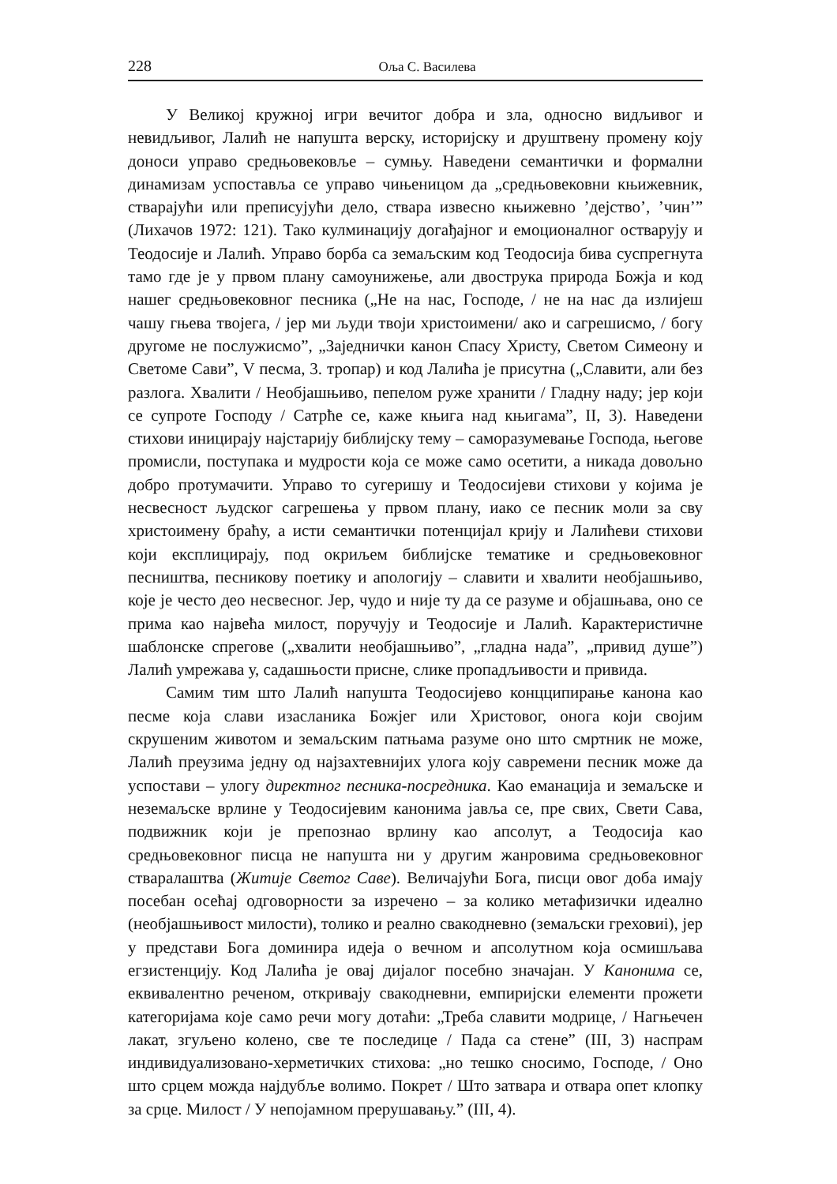228 Оља С. Василева
У Великој кружној игри вечитог добра и зла, односно видљивог и невидљивог, Лалић не напушта верску, историјску и друштвену промену коју доноси управо средњовековље – сумњу. Наведени семантички и формални динамизам успоставља се управо чињеницом да „средњовековни књижевник, стварајући или преписујући дело, ствара извесно књижевно ’дејство’, ’чин’” (Лихачов 1972: 121). Тако кулминацију догађајног и емоционалног остварују и Теодосије и Лалић. Управо борба са земаљским код Теодосија бива суспрегнута тамо где је у првом плану самоунижење, али двострука природа Божја и код нашег средњовековног песника („Не на нас, Господе, / не на нас да излијеш чашу гњева твојега, / јер ми људи твоји христоимени/ ако и сагрешисмо, / богу другоме не послужисмо”, „Заједнички канон Спасу Христу, Светом Симеону и Светоме Сави”, V песма, 3. тропар) и код Лалића је присутна („Славити, али без разлога. Хвалити / Необјашњиво, пепелом руже хранити / Гладну наду; јер који се супроте Господу / Сатрће се, каже књига над књигама”, II, 3). Наведени стихови иницирају најстарију библијску тему – саморазумевање Господа, његове промисли, поступака и мудрости која се може само осетити, а никада довољно добро протумачити. Управо то сугеришу и Теодосијеви стихови у којима је несвесност људског сагрешења у првом плану, иако се песник моли за сву христоимену браћу, а исти семантички потенцијал крију и Лалићеви стихови који експлицирају, под окриљем библијске тематике и средњовековног песништва, песникову поетику и апологију – славити и хвалити необјашњиво, које је често део несвесног. Јер, чудо и није ту да се разуме и објашњава, оно се прима као највећа милост, поручују и Теодосије и Лалић. Карактеристичне шаблонске спреговe („хвалити необјашњиво”, „гладна нада”, „привид душе”) Лалић умрежава у, садашњости присне, слике пропадљивости и привида.
Самим тим што Лалић напушта Теодосијево концципирање канона као песме која слави изасланика Божјег или Христовог, онога који својим скрушеним животом и земаљским патњама разуме оно што смртник не може, Лалић преузима једну од најзахтевнијих улога коју савремени песник може да успостави – улогу директног песника-посредника. Као еманација и земаљске и неземаљске врлине у Теодосијевим канонима јавља се, пре свих, Свети Сава, подвижник који је препознао врлину као апсолут, а Теодосија као средњовековног писца не напушта ни у другим жанровима средњовековног стваралаштва (Житије Светог Саве). Величајући Бога, писци овог доба имају посебан осећај одговорности за изречено – за колико метафизички идеално (необјашњивост милости), толико и реално свакодневно (земаљски греховиі), јер у представи Бога доминира идеја о вечном и апсолутном која осмишљава егзистенцију. Код Лалића је овај дијалог посебно значајан. У Канонима се, еквивалентно реченом, откривају свакодневни, емпиријски елементи прожети категоријама које само речи могу дотаћи: „Треба славити модрице, / Нагњечен лакат, згуљено колено, све те последице / Пада са стене” (III, 3) наспрам индивидуализовано-херметичких стихова: „но тешко сносимо, Господе, / Оно што срцем можда најдубље волимо. Покрет / Што затвара и отвара опет клопку за срце. Милост / У непојамном прерушавању.” (III, 4).